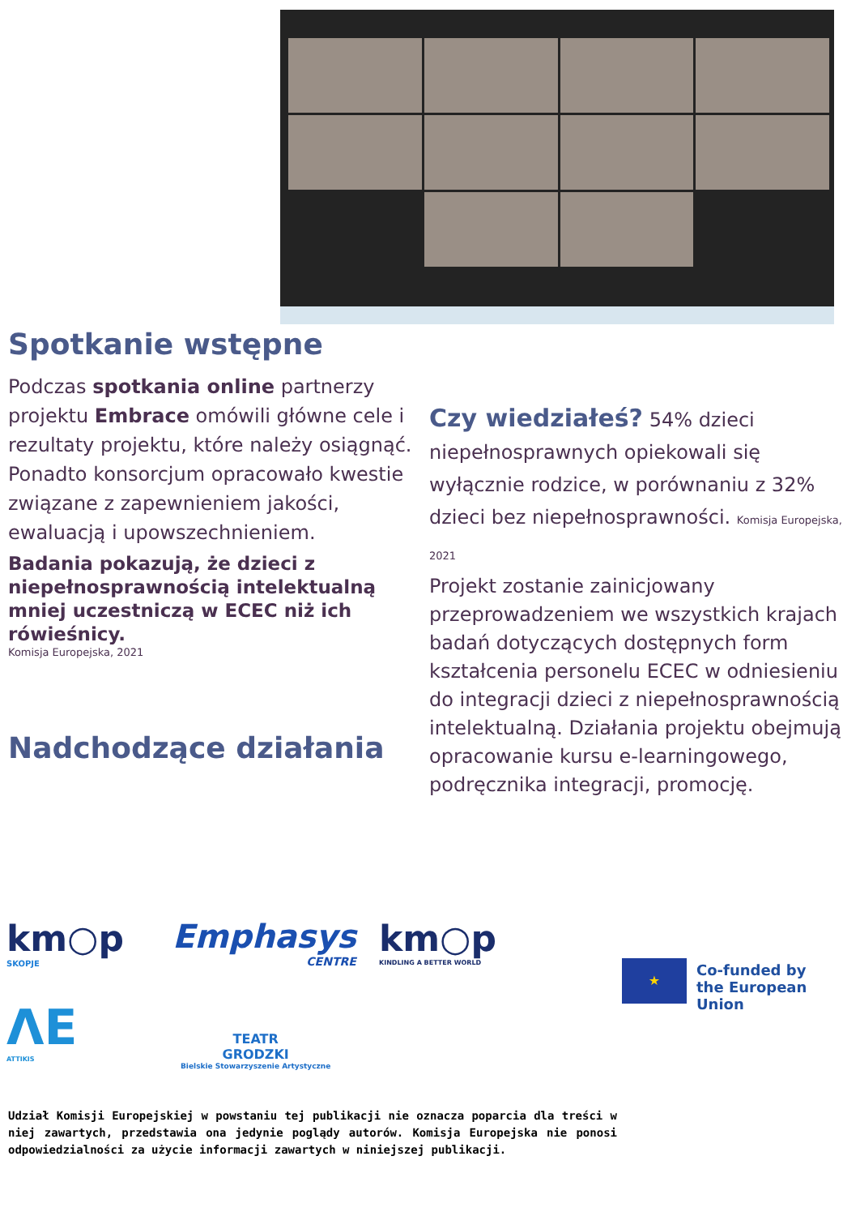Spotkanie wstępne
Podczas spotkania online partnerzy projektu Embrace omówili główne cele i rezultaty projektu, które należy osiągnąć. Ponadto konsorcjum opracowało kwestie związane z zapewnieniem jakości, ewaluacją i upowszechnieniem.
Badania pokazują, że dzieci z niepełnosprawnością intelektualną
mniej uczestniczą w ECEC niż ich rówieśnicy.
Komisja Europejska, 2021
Nadchodzące działania
Czy wiedziałeś? 54% dzieci niepełnosprawnych opiekowali się wyłącznie rodzice, w porównaniu z 32% dzieci bez niepełnosprawności. Komisja Europejska, 2021
Projekt zostanie zainicjowany przeprowadzeniem we wszystkich krajach badań dotyczących dostępnych form kształcenia personelu ECEC w odniesieniu do integracji dzieci z niepełnosprawnością intelektualną. Działania projektu obejmują opracowanie kursu e-learningowego, podręcznika integracji, promocję.
km○p
SKOPJE
Emphasys
CENTRE
km○p
KINDLING A BETTER WORLD
★
Co-funded by
the European Union
ΛE
ATTIKIS
TEATR
GRODZKI
Bielskie Stowarzyszenie Artystyczne
Udział Komisji Europejskiej w powstaniu tej publikacji nie oznacza poparcia dla treści w niej zawartych, przedstawia ona jedynie poglądy autorów. Komisja Europejska nie ponosi odpowiedzialności za użycie informacji zawartych w niniejszej publikacji.